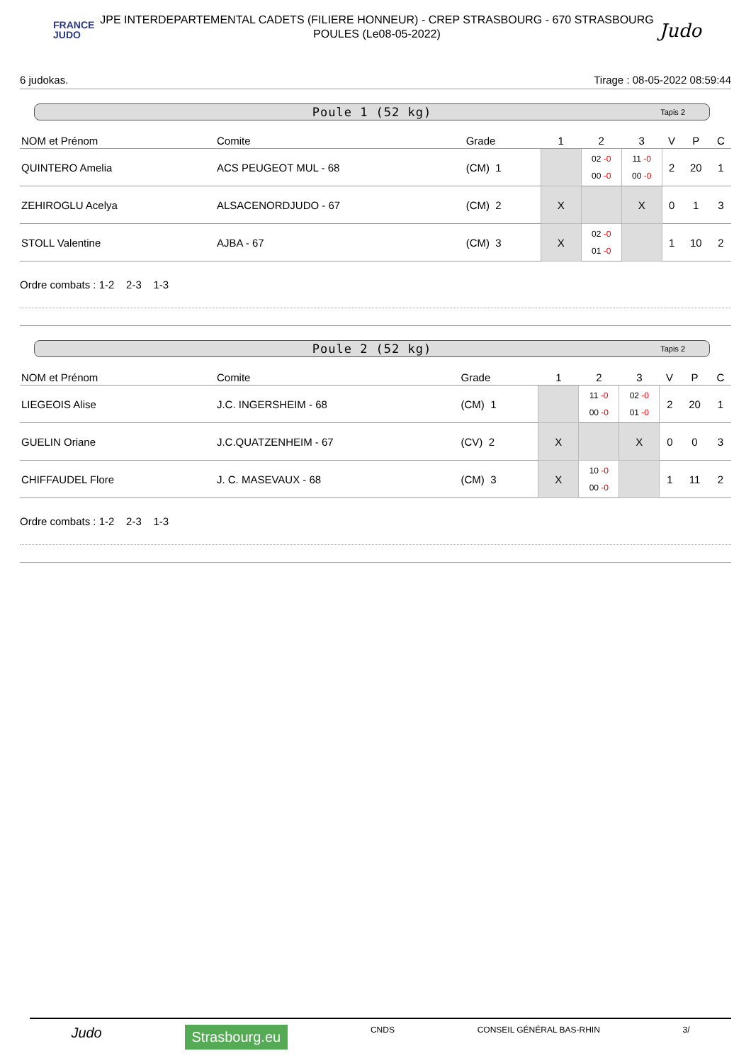FRANCE
JUDO
JPE INTERDEPARTEMENTAL CADETS (FILIERE HONNEUR) - CREP STRASBOURG - 670 STRASBOURG
POULES (Le08-05-2022)
Judo
6 judokas. Tirage : 08-05-2022 08:59:44
Poule 1 (52 kg) Tapis 2
| NOM et Prénom | Comite | Grade | 1 | 2 | 3 | V | P | C |
| --- | --- | --- | --- | --- | --- | --- | --- | --- |
| QUINTERO Amelia | ACS PEUGEOT MUL - 68 | (CM) 1 | | 02 -0 00 -0 | 11 -0 00 -0 | 2 | 20 | 1 |
| ZEHIROGLU Acelya | ALSACENORDJUDO - 67 | (CM) 2 | X | | X | 0 | 1 | 3 |
| STOLL Valentine | AJBA - 67 | (CM) 3 | X | 02 -0 01 -0 | | 1 | 10 | 2 |
Ordre combats : 1-2 2-3 1-3
Poule 2 (52 kg) Tapis 2
| NOM et Prénom | Comite | Grade | 1 | 2 | 3 | V | P | C |
| --- | --- | --- | --- | --- | --- | --- | --- | --- |
| LIEGEOIS Alise | J.C. INGERSHEIM - 68 | (CM) 1 | | 11 -0 00 -0 | 02 -0 01 -0 | 2 | 20 | 1 |
| GUELIN Oriane | J.C.QUATZENHEIM - 67 | (CV) 2 | X | | X | 0 | 0 | 3 |
| CHIFFAUDEL Flore | J. C. MASEVAUX - 68 | (CM) 3 | X | 10 -0 00 -0 | | 1 | 11 | 2 |
Ordre combats : 1-2 2-3 1-3
Judo Strasbourg.eu CNDS CONSEIL GÉNÉRAL BAS-RHIN 3/